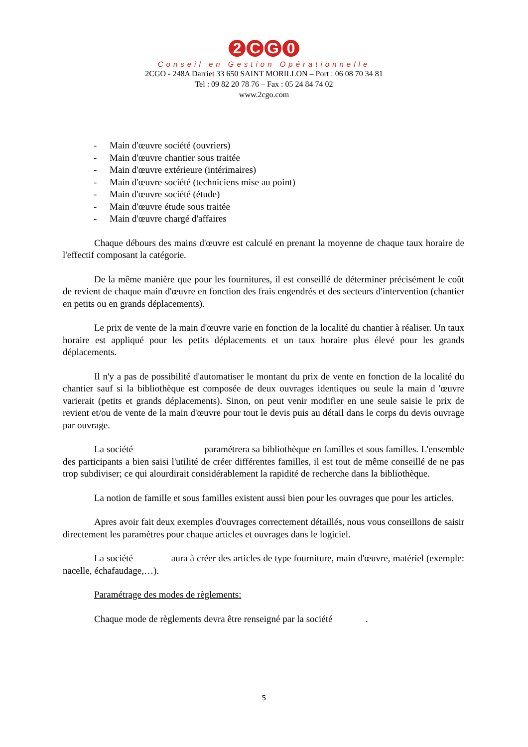2 CG 0
Conseil en Gestion Opérationnelle
2CGO - 248A Darriet 33 650 SAINT MORILLON – Port : 06 08 70 34 81
Tel : 09 82 20 78 76 – Fax : 05 24 84 74 02
www.2cgo.com
- Main d'œuvre société (ouvriers)
- Main d'œuvre chantier sous traitée
- Main d'œuvre extérieure (intérimaires)
- Main d'œuvre société (techniciens mise au point)
- Main d'œuvre société (étude)
- Main d'œuvre étude sous traitée
- Main d'œuvre chargé d'affaires
Chaque débours des mains d'œuvre est calculé en prenant la moyenne de chaque taux horaire de l'effectif composant la catégorie.
De la même manière que pour les fournitures, il est conseillé de déterminer précisément le coût de revient de chaque main d'œuvre en fonction des frais engendrés et des secteurs d'intervention (chantier en petits ou en grands déplacements).
Le prix de vente de la main d'œuvre varie en fonction de la localité du chantier à réaliser. Un taux horaire est appliqué pour les petits déplacements et un taux horaire plus élevé pour les grands déplacements.
Il n'y a pas de possibilité d'automatiser le montant du prix de vente en fonction de la localité du chantier sauf si la bibliothèque est composée de deux ouvrages identiques ou seule la main d 'œuvre varierait (petits et grands déplacements). Sinon, on peut venir modifier en une seule saisie le prix de revient et/ou de vente de la main d'œuvre pour tout le devis puis au détail dans le corps du devis ouvrage par ouvrage.
La société paramétrera sa bibliothèque en familles et sous familles. L'ensemble des participants a bien saisi l'utilité de créer différentes familles, il est tout de même conseillé de ne pas trop subdiviser; ce qui alourdirait considérablement la rapidité de recherche dans la bibliothèque.
La notion de famille et sous familles existent aussi bien pour les ouvrages que pour les articles.
Apres avoir fait deux exemples d'ouvrages correctement détaillés, nous vous conseillons de saisir directement les paramètres pour chaque articles et ouvrages dans le logiciel.
La société aura à créer des articles de type fourniture, main d'œuvre, matériel (exemple: nacelle, échafaudage,…).
Paramétrage des modes de règlements:
Chaque mode de règlements devra être renseigné par la société .
5